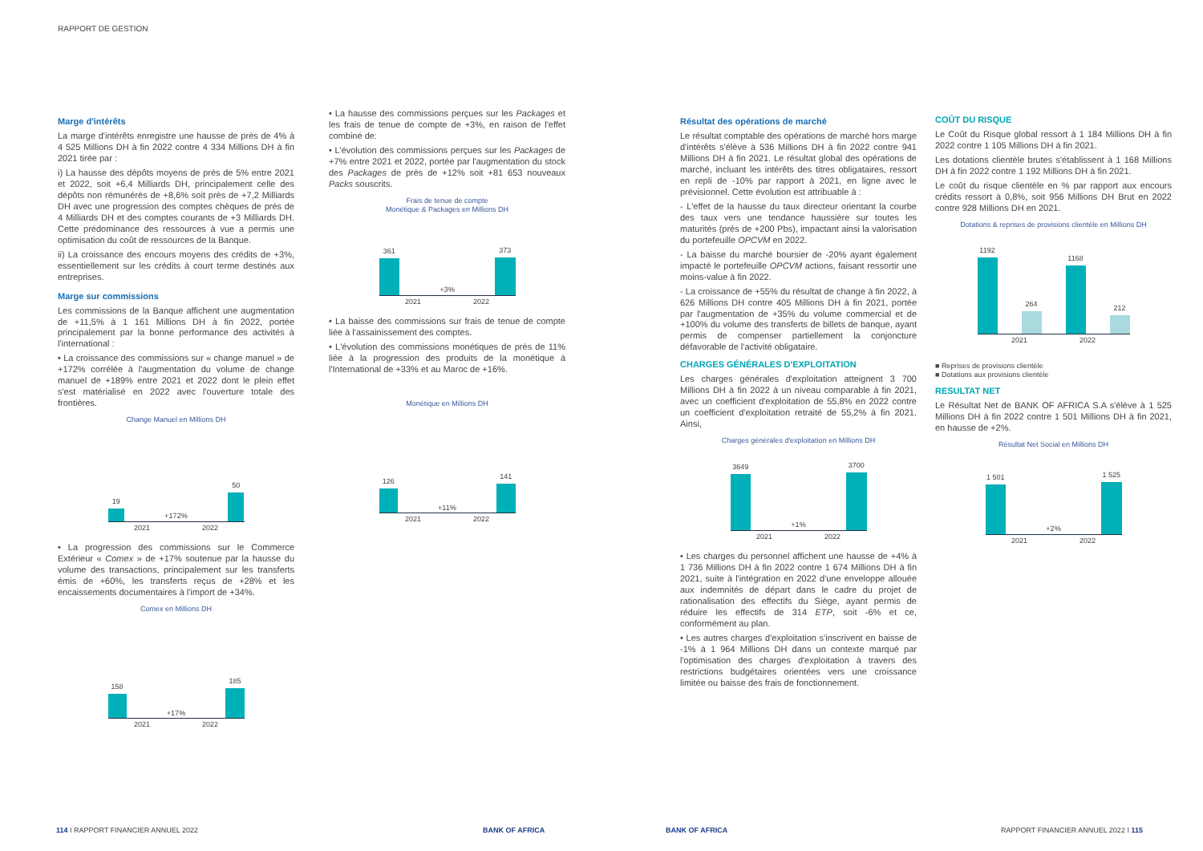RAPPORT DE GESTION
Marge d'intérêts
La marge d'intérêts enregistre une hausse de près de 4% à 4 525 Millions DH à fin 2022 contre 4 334 Millions DH à fin 2021 tirée par :
i) La hausse des dépôts moyens de près de 5% entre 2021 et 2022, soit +6,4 Milliards DH, principalement celle des dépôts non rémunérés de +8,6% soit près de +7,2 Milliards DH avec une progression des comptes chèques de près de 4 Milliards DH et des comptes courants de +3 Milliards DH. Cette prédominance des ressources à vue a permis une optimisation du coût de ressources de la Banque.
ii) La croissance des encours moyens des crédits de +3%, essentiellement sur les crédits à court terme destinés aux entreprises.
Marge sur commissions
Les commissions de la Banque affichent une augmentation de +11,5% à 1 161 Millions DH à fin 2022, portée principalement par la bonne performance des activités à l'international :
• La croissance des commissions sur « change manuel » de +172% corrélée à l'augmentation du volume de change manuel de +189% entre 2021 et 2022 dont le plein effet s'est matérialisé en 2022 avec l'ouverture totale des frontières.
Change Manuel en Millions DH
19
+172%
50
2021 2022
• La progression des commissions sur le Commerce Extérieur « Comex » de +17% soutenue par la hausse du volume des transactions, principalement sur les transferts émis de +60%, les transferts reçus de +28% et les encaissements documentaires à l'import de +34%.
Comex en Millions DH
158
+17%
185
2021 2022
• La hausse des commissions perçues sur les Packages et les frais de tenue de compte de +3%, en raison de l'effet combiné de:
• L'évolution des commissions perçues sur les Packages de +7% entre 2021 et 2022, portée par l'augmentation du stock des Packages de près de +12% soit +81 653 nouveaux Packs souscrits.
Frais de tenue de compte
Monétique & Packages en Millions DH
361
+3%
373
2021 2022
• La baisse des commissions sur frais de tenue de compte liée à l'assainissement des comptes.
• L'évolution des commissions monétiques de près de 11% liée à la progression des produits de la monétique à l'International de +33% et au Maroc de +16%.
Monétique en Millions DH
126
+11%
141
2021 2022
Résultat des opérations de marché
Le résultat comptable des opérations de marché hors marge d'intérêts s'élève à 536 Millions DH à fin 2022 contre 941 Millions DH à fin 2021. Le résultat global des opérations de marché, incluant les intérêts des titres obligataires, ressort en repli de -10% par rapport à 2021, en ligne avec le prévisionnel. Cette évolution est attribuable à :
- L'effet de la hausse du taux directeur orientant la courbe des taux vers une tendance haussière sur toutes les maturités (près de +200 Pbs), impactant ainsi la valorisation du portefeuille OPCVM en 2022.
- La baisse du marché boursier de -20% ayant également impacté le portefeuille OPCVM actions, faisant ressortir une moins-value à fin 2022.
- La croissance de +55% du résultat de change à fin 2022, à 626 Millions DH contre 405 Millions DH à fin 2021, portée par l'augmentation de +35% du volume commercial et de +100% du volume des transferts de billets de banque, ayant permis de compenser partiellement la conjoncture défavorable de l'activité obligataire.
CHARGES GÉNÉRALES D'EXPLOITATION
Les charges générales d'exploitation atteignent 3 700 Millions DH à fin 2022 à un niveau comparable à fin 2021, avec un coefficient d'exploitation de 55,8% en 2022 contre un coefficient d'exploitation retraité de 55,2% à fin 2021. Ainsi,
Charges générales d'exploitation en Millions DH
3649
+1%
3700
2021 2022
• Les charges du personnel affichent une hausse de +4% à 1 736 Millions DH à fin 2022 contre 1 674 Millions DH à fin 2021, suite à l'intégration en 2022 d'une enveloppe allouée aux indemnités de départ dans le cadre du projet de rationalisation des effectifs du Siège, ayant permis de réduire les effectifs de 314 ETP, soit -6% et ce, conformément au plan.
• Les autres charges d'exploitation s'inscrivent en baisse de -1% à 1 964 Millions DH dans un contexte marqué par l'optimisation des charges d'exploitation à travers des restrictions budgétaires orientées vers une croissance limitée ou baisse des frais de fonctionnement.
COÛT DU RISQUE
Le Coût du Risque global ressort à 1 184 Millions DH à fin 2022 contre 1 105 Millions DH à fin 2021.
Les dotations clientèle brutes s'établissent à 1 168 Millions DH à fin 2022 contre 1 192 Millions DH à fin 2021.
Le coût du risque clientèle en % par rapport aux encours crédits ressort à 0,8%, soit 956 Millions DH Brut en 2022 contre 928 Millions DH en 2021.
Dotations & reprises de provisions clientèle en Millions DH
1192
264
1168
212
2021 2022
■ Reprises de provisions clientèle
■ Dotations aux provisions clientèle
RESULTAT NET
Le Résultat Net de BANK OF AFRICA S.A s'élève à 1 525 Millions DH à fin 2022 contre 1 501 Millions DH à fin 2021, en hausse de +2%.
Résultat Net Social en Millions DH
1 501
+2%
1 525
2021 2022
114 I RAPPORT FINANCIER ANNUEL 2022
BANK OF AFRICA BANK OF AFRICA
RAPPORT FINANCIER ANNUEL 2022 I 115